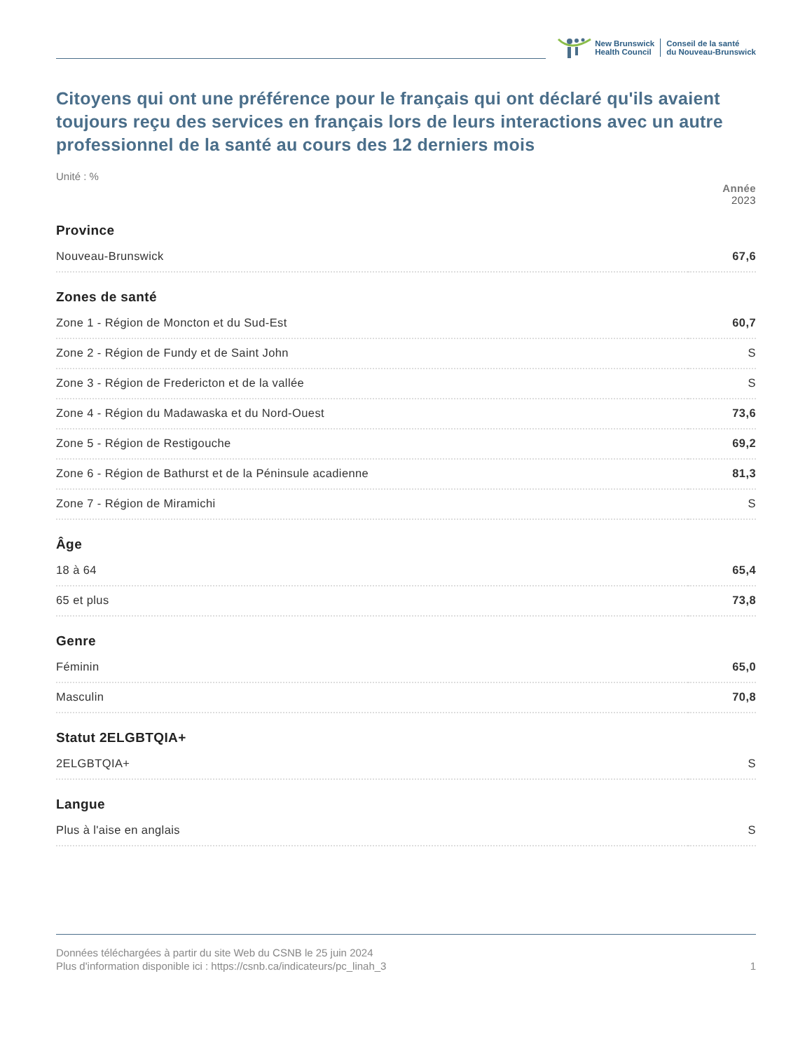New Brunswick
Health Council
Conseil de la santé
du Nouveau-Brunswick
Citoyens qui ont une préférence pour le français qui ont déclaré qu'ils avaient toujours reçu des services en français lors de leurs interactions avec un autre professionnel de la santé au cours des 12 derniers mois
Unité : %
| | Année 2023 |
| Province | |
| Nouveau-Brunswick | 67,6 |
| Zones de santé | |
| Zone 1 - Région de Moncton et du Sud-Est | 60,7 |
| Zone 2 - Région de Fundy et de Saint John | S |
| Zone 3 - Région de Fredericton et de la vallée | S |
| Zone 4 - Région du Madawaska et du Nord-Ouest | 73,6 |
| Zone 5 - Région de Restigouche | 69,2 |
| Zone 6 - Région de Bathurst et de la Péninsule acadienne | 81,3 |
| Zone 7 - Région de Miramichi | S |
| Âge | |
| 18 à 64 | 65,4 |
| 65 et plus | 73,8 |
| Genre | |
| Féminin | 65,0 |
| Masculin | 70,8 |
| Statut 2ELGBTQIA+ | |
| 2ELGBTQIA+ | S |
| Langue | |
| Plus à l'aise en anglais | S |
Données téléchargées à partir du site Web du CSNB le 25 juin 2024
Plus d'information disponible ici : https://csnb.ca/indicateurs/pc_linah_3
1